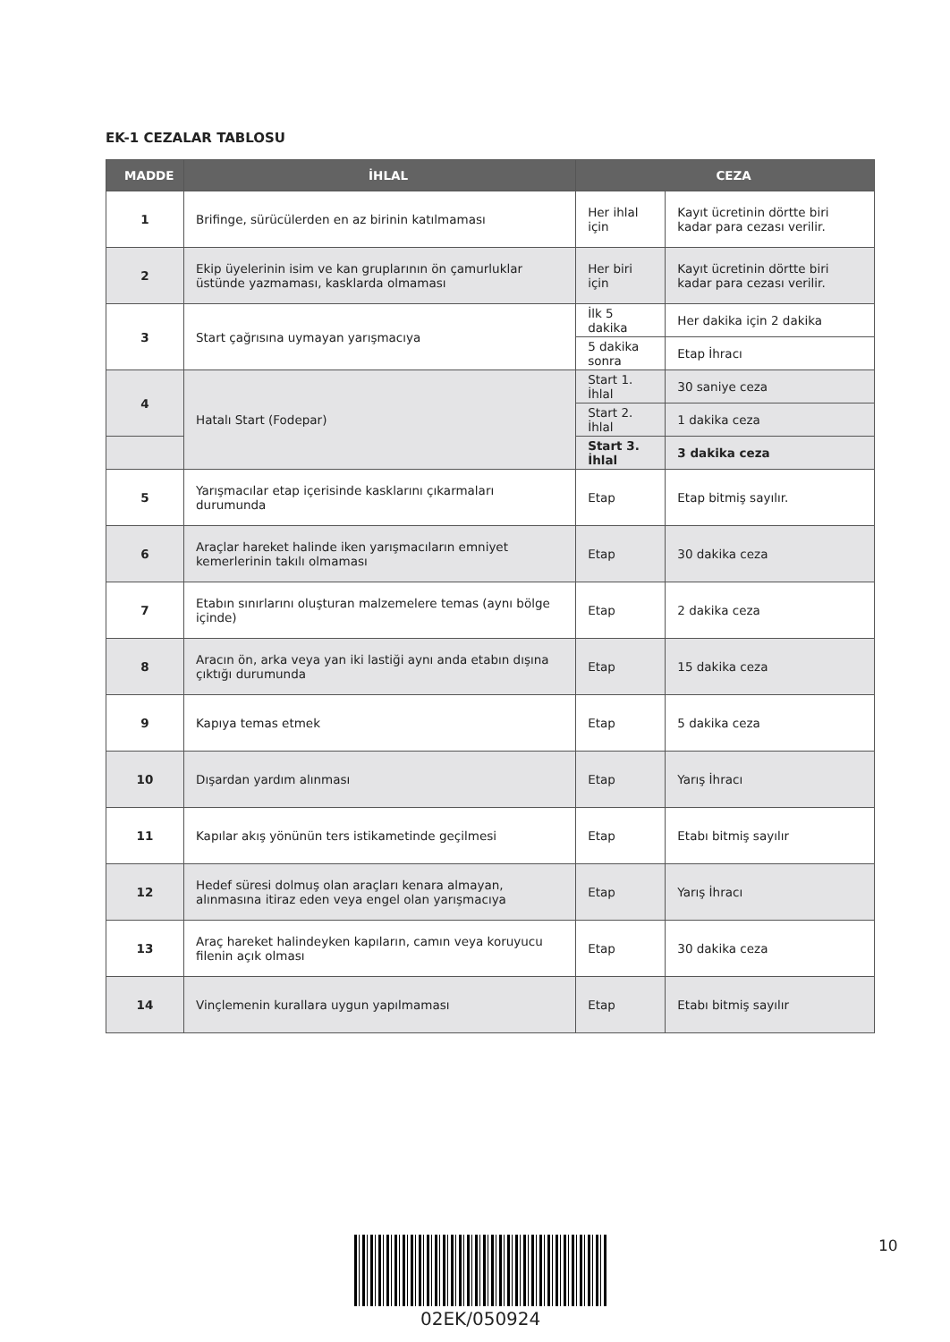EK-1 CEZALAR TABLOSU
| MADDE | İHLAL | CEZA | |
| --- | --- | --- | --- |
| 1 | Brifinge, sürücülerden en az birinin katılmaması | Her ihlal için | Kayıt ücretinin dörtte biri kadar para cezası verilir. |
| 2 | Ekip üyelerinin isim ve kan gruplarının ön çamurluklar üstünde yazmaması, kasklarda olmaması | Her biri için | Kayıt ücretinin dörtte biri kadar para cezası verilir. |
| 3 | Start çağrısına uymayan yarışmacıya | İlk 5 dakika | Her dakika için 2 dakika |
| | | 5 dakika sonra | Etap İhracı |
| 4 | Hatalı Start (Fodepar) | Start 1. İhlal | 30 saniye ceza |
| | | Start 2. İhlal | 1 dakika ceza |
| | | Start 3. İhlal | 3 dakika ceza |
| 5 | Yarışmacılar etap içerisinde kasklarını çıkarmaları durumunda | Etap | Etap bitmiş sayılır. |
| 6 | Araçlar hareket halinde iken yarışmacıların emniyet kemerlerinin takılı olmaması | Etap | 30 dakika ceza |
| 7 | Etabın sınırlarını oluşturan malzemelere temas (aynı bölge içinde) | Etap | 2 dakika ceza |
| 8 | Aracın ön, arka veya yan iki lastiği aynı anda etabın dışına çıktığı durumunda | Etap | 15 dakika ceza |
| 9 | Kapıya temas etmek | Etap | 5 dakika ceza |
| 10 | Dışardan yardım alınması | Etap | Yarış İhracı |
| 11 | Kapılar akış yönünün ters istikametinde geçilmesi | Etap | Etabı bitmiş sayılır |
| 12 | Hedef süresi dolmuş olan araçları kenara almayan, alınmasına itiraz eden veya engel olan yarışmacıya | Etap | Yarış İhracı |
| 13 | Araç hareket halindeyken kapıların, camın veya koruyucu filenin açık olması | Etap | 30 dakika ceza |
| 14 | Vinçlemenin kurallara uygun yapılmaması | Etap | Etabı bitmiş sayılır |
02EK/050924
10